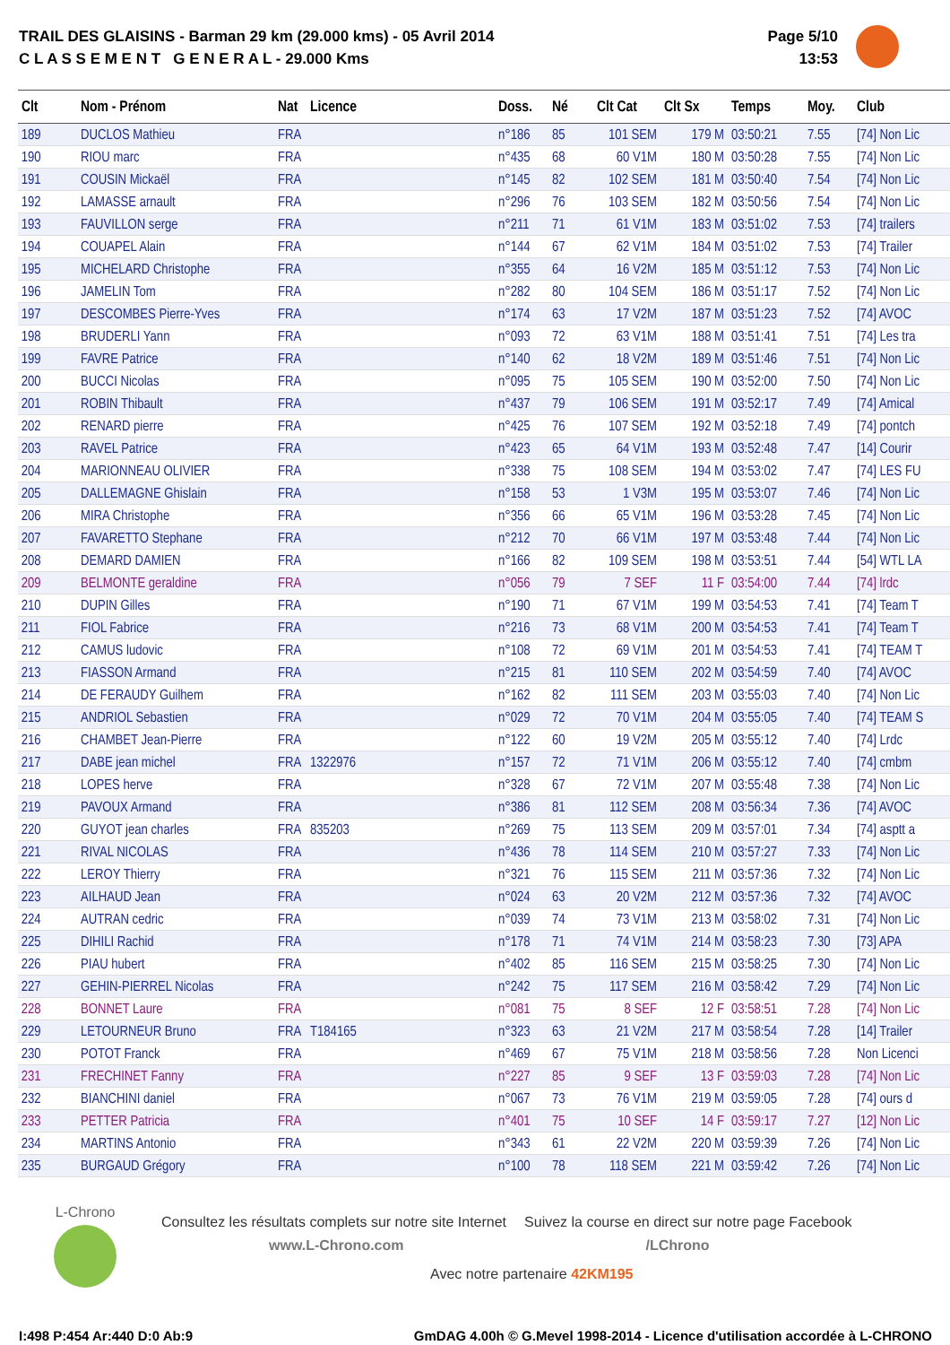TRAIL DES GLAISINS - Barman 29 km (29.000 kms) - 05 Avril 2014
C L A S S E M E N T G E N E R A L - 29.000 Kms
Page 5/10
13:53
| Clt | Nom - Prénom | Nat | Licence | Doss. | Né | Clt Cat | Clt Sx | Temps | Moy. | Club |
| --- | --- | --- | --- | --- | --- | --- | --- | --- | --- | --- |
| 189 | DUCLOS Mathieu | FRA | | n°186 | 85 | 101 SEM | 179 M | 03:50:21 | 7.55 | [74] Non Lic |
| 190 | RIOU marc | FRA | | n°435 | 68 | 60 V1M | 180 M | 03:50:28 | 7.55 | [74] Non Lic |
| 191 | COUSIN Mickaël | FRA | | n°145 | 82 | 102 SEM | 181 M | 03:50:40 | 7.54 | [74] Non Lic |
| 192 | LAMASSE arnault | FRA | | n°296 | 76 | 103 SEM | 182 M | 03:50:56 | 7.54 | [74] Non Lic |
| 193 | FAUVILLON serge | FRA | | n°211 | 71 | 61 V1M | 183 M | 03:51:02 | 7.53 | [74] trailers |
| 194 | COUAPEL Alain | FRA | | n°144 | 67 | 62 V1M | 184 M | 03:51:02 | 7.53 | [74] Trailer |
| 195 | MICHELARD Christophe | FRA | | n°355 | 64 | 16 V2M | 185 M | 03:51:12 | 7.53 | [74] Non Lic |
| 196 | JAMELIN Tom | FRA | | n°282 | 80 | 104 SEM | 186 M | 03:51:17 | 7.52 | [74] Non Lic |
| 197 | DESCOMBES Pierre-Yves | FRA | | n°174 | 63 | 17 V2M | 187 M | 03:51:23 | 7.52 | [74] AVOC |
| 198 | BRUDERLI Yann | FRA | | n°093 | 72 | 63 V1M | 188 M | 03:51:41 | 7.51 | [74] Les tra |
| 199 | FAVRE Patrice | FRA | | n°140 | 62 | 18 V2M | 189 M | 03:51:46 | 7.51 | [74] Non Lic |
| 200 | BUCCI Nicolas | FRA | | n°095 | 75 | 105 SEM | 190 M | 03:52:00 | 7.50 | [74] Non Lic |
| 201 | ROBIN Thibault | FRA | | n°437 | 79 | 106 SEM | 191 M | 03:52:17 | 7.49 | [74] Amical |
| 202 | RENARD pierre | FRA | | n°425 | 76 | 107 SEM | 192 M | 03:52:18 | 7.49 | [74] pontch |
| 203 | RAVEL Patrice | FRA | | n°423 | 65 | 64 V1M | 193 M | 03:52:48 | 7.47 | [14] Courir |
| 204 | MARIONNEAU OLIVIER | FRA | | n°338 | 75 | 108 SEM | 194 M | 03:53:02 | 7.47 | [74] LES FU |
| 205 | DALLEMAGNE Ghislain | FRA | | n°158 | 53 | 1 V3M | 195 M | 03:53:07 | 7.46 | [74] Non Lic |
| 206 | MIRA Christophe | FRA | | n°356 | 66 | 65 V1M | 196 M | 03:53:28 | 7.45 | [74] Non Lic |
| 207 | FAVARETTO Stephane | FRA | | n°212 | 70 | 66 V1M | 197 M | 03:53:48 | 7.44 | [74] Non Lic |
| 208 | DEMARD DAMIEN | FRA | | n°166 | 82 | 109 SEM | 198 M | 03:53:51 | 7.44 | [54] WTL LA |
| 209 | BELMONTE geraldine | FRA | | n°056 | 79 | 7 SEF | 11 F | 03:54:00 | 7.44 | [74] lrdc |
| 210 | DUPIN Gilles | FRA | | n°190 | 71 | 67 V1M | 199 M | 03:54:53 | 7.41 | [74] Team T |
| 211 | FIOL Fabrice | FRA | | n°216 | 73 | 68 V1M | 200 M | 03:54:53 | 7.41 | [74] Team T |
| 212 | CAMUS ludovic | FRA | | n°108 | 72 | 69 V1M | 201 M | 03:54:53 | 7.41 | [74] TEAM T |
| 213 | FIASSON Armand | FRA | | n°215 | 81 | 110 SEM | 202 M | 03:54:59 | 7.40 | [74] AVOC |
| 214 | DE FERAUDY Guilhem | FRA | | n°162 | 82 | 111 SEM | 203 M | 03:55:03 | 7.40 | [74] Non Lic |
| 215 | ANDRIOL Sebastien | FRA | | n°029 | 72 | 70 V1M | 204 M | 03:55:05 | 7.40 | [74] TEAM S |
| 216 | CHAMBET Jean-Pierre | FRA | | n°122 | 60 | 19 V2M | 205 M | 03:55:12 | 7.40 | [74] Lrdc |
| 217 | DABE jean michel | FRA | 1322976 | n°157 | 72 | 71 V1M | 206 M | 03:55:12 | 7.40 | [74] cmbm |
| 218 | LOPES herve | FRA | | n°328 | 67 | 72 V1M | 207 M | 03:55:48 | 7.38 | [74] Non Lic |
| 219 | PAVOUX Armand | FRA | | n°386 | 81 | 112 SEM | 208 M | 03:56:34 | 7.36 | [74] AVOC |
| 220 | GUYOT jean charles | FRA | 835203 | n°269 | 75 | 113 SEM | 209 M | 03:57:01 | 7.34 | [74] asptt a |
| 221 | RIVAL NICOLAS | FRA | | n°436 | 78 | 114 SEM | 210 M | 03:57:27 | 7.33 | [74] Non Lic |
| 222 | LEROY Thierry | FRA | | n°321 | 76 | 115 SEM | 211 M | 03:57:36 | 7.32 | [74] Non Lic |
| 223 | AILHAUD Jean | FRA | | n°024 | 63 | 20 V2M | 212 M | 03:57:36 | 7.32 | [74] AVOC |
| 224 | AUTRAN cedric | FRA | | n°039 | 74 | 73 V1M | 213 M | 03:58:02 | 7.31 | [74] Non Lic |
| 225 | DIHILI Rachid | FRA | | n°178 | 71 | 74 V1M | 214 M | 03:58:23 | 7.30 | [73] APA |
| 226 | PIAU hubert | FRA | | n°402 | 85 | 116 SEM | 215 M | 03:58:25 | 7.30 | [74] Non Lic |
| 227 | GEHIN-PIERREL Nicolas | FRA | | n°242 | 75 | 117 SEM | 216 M | 03:58:42 | 7.29 | [74] Non Lic |
| 228 | BONNET Laure | FRA | | n°081 | 75 | 8 SEF | 12 F | 03:58:51 | 7.28 | [74] Non Lic |
| 229 | LETOURNEUR Bruno | FRA | T184165 | n°323 | 63 | 21 V2M | 217 M | 03:58:54 | 7.28 | [14] Trailer |
| 230 | POTOT Franck | FRA | | n°469 | 67 | 75 V1M | 218 M | 03:58:56 | 7.28 | Non Licenci |
| 231 | FRECHINET Fanny | FRA | | n°227 | 85 | 9 SEF | 13 F | 03:59:03 | 7.28 | [74] Non Lic |
| 232 | BIANCHINI daniel | FRA | | n°067 | 73 | 76 V1M | 219 M | 03:59:05 | 7.28 | [74] ours d |
| 233 | PETTER Patricia | FRA | | n°401 | 75 | 10 SEF | 14 F | 03:59:17 | 7.27 | [12] Non Lic |
| 234 | MARTINS Antonio | FRA | | n°343 | 61 | 22 V2M | 220 M | 03:59:39 | 7.26 | [74] Non Lic |
| 235 | BURGAUD Grégory | FRA | | n°100 | 78 | 118 SEM | 221 M | 03:59:42 | 7.26 | [74] Non Lic |
L-Chrono
Consultez les résultats complets sur notre site Internet Suivez la course en direct sur notre page Facebook
www.L-Chrono.com /LChrono
Avec notre partenaire 42KM195
I:498 P:454 Ar:440 D:0 Ab:9 GmDAG 4.00h © G.Mevel 1998-2014 - Licence d'utilisation accordée à L-CHRONO